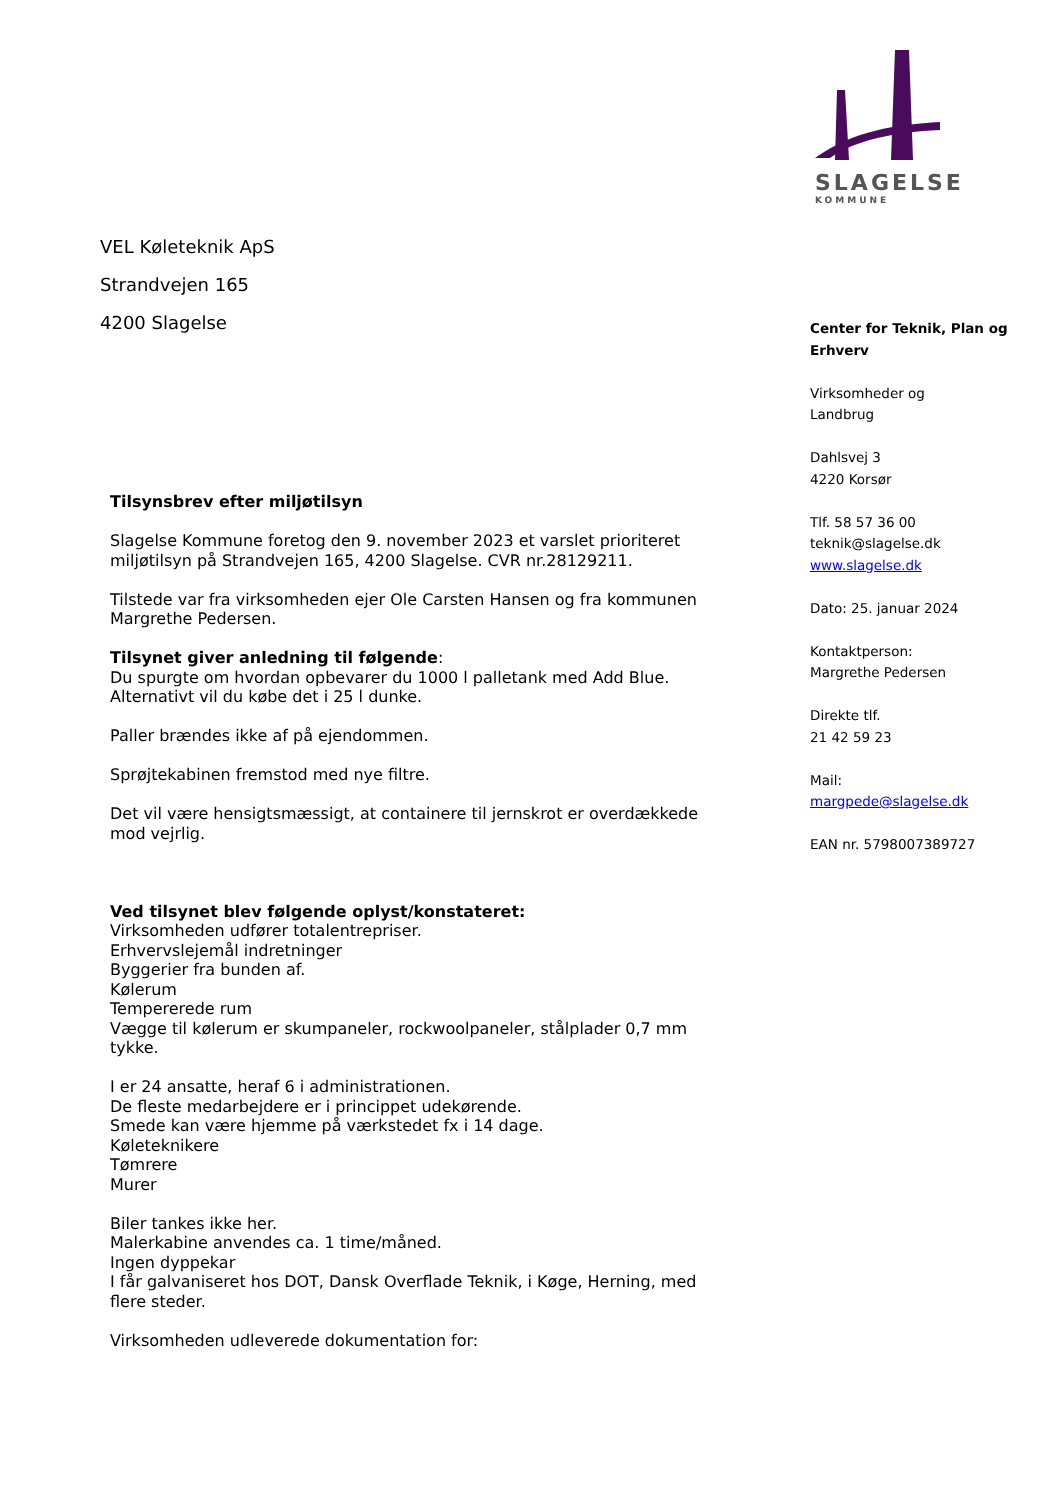SLAGELSE
KOMMUNE
VEL Køleteknik ApS
Strandvejen 165
4200 Slagelse
Tilsynsbrev efter miljøtilsyn
Slagelse Kommune foretog den 9. november 2023 et varslet prioriteret miljøtilsyn på Strandvejen 165, 4200 Slagelse. CVR nr.28129211.
Tilstede var fra virksomheden ejer Ole Carsten Hansen og fra kommunen Margrethe Pedersen.
Tilsynet giver anledning til følgende:
Du spurgte om hvordan opbevarer du 1000 l palletank med Add Blue. Alternativt vil du købe det i 25 l dunke.
Paller brændes ikke af på ejendommen.
Sprøjtekabinen fremstod med nye filtre.
Det vil være hensigtsmæssigt, at containere til jernskrot er overdækkede mod vejrlig.
Ved tilsynet blev følgende oplyst/konstateret:
Virksomheden udfører totalentrepriser.
Erhvervslejemål indretninger
Byggerier fra bunden af.
Kølerum
Tempererede rum
Vægge til kølerum er skumpaneler, rockwoolpaneler, stålplader 0,7 mm tykke.
I er 24 ansatte, heraf 6 i administrationen.
De fleste medarbejdere er i princippet udekørende.
Smede kan være hjemme på værkstedet fx i 14 dage.
Køleteknikere
Tømrere
Murer
Biler tankes ikke her.
Malerkabine anvendes ca. 1 time/måned.
Ingen dyppekar
I får galvaniseret hos DOT, Dansk Overflade Teknik, i Køge, Herning, med flere steder.
Virksomheden udleverede dokumentation for:
Center for Teknik, Plan og Erhverv
Virksomheder og
Landbrug
Dahlsvej 3
4220 Korsør
Tlf. 58 57 36 00
teknik@slagelse.dk
www.slagelse.dk
Dato: 25. januar 2024
Kontaktperson:
Margrethe Pedersen
Direkte tlf.
21 42 59 23
Mail:
margpede@slagelse.dk
EAN nr. 5798007389727